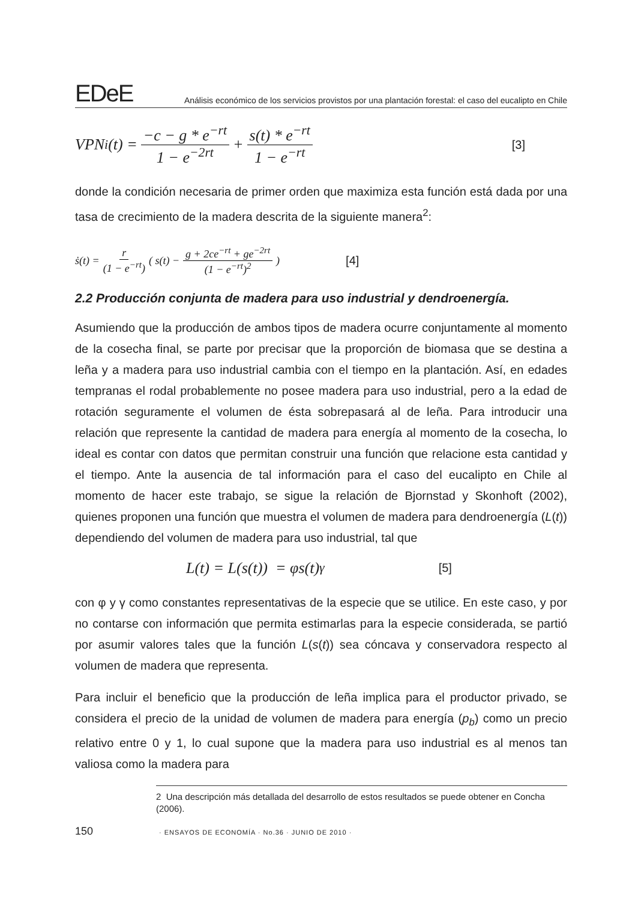EDeE
Análisis económico de los servicios provistos por una plantación forestal: el caso del eucalipto en Chile
VPN<sub>i</sub>(t) = −c − g * e<sup>−rt</sup> 1 − e<sup>−2rt</sup> + s(t) * e<sup>−rt</sup> 1 − e<sup>−rt</sup> [3]
donde la condición necesaria de primer orden que maximiza esta función está dada por una tasa de crecimiento de la madera descrita de la siguiente manera<sup>2</sup>:
ṡ(t) = r (1 − e<sup>−rt</sup>) ( s(t) − g + 2ce<sup>−rt</sup> + ge<sup>−2rt</sup> (1 − e<sup>−rt</sup>)<sup>2</sup> ) [4]
2.2 Producción conjunta de madera para uso industrial y dendroenergía.
Asumiendo que la producción de ambos tipos de madera ocurre conjuntamente al momento de la cosecha final, se parte por precisar que la proporción de biomasa que se destina a leña y a madera para uso industrial cambia con el tiempo en la plantación. Así, en edades tempranas el rodal probablemente no posee madera para uso industrial, pero a la edad de rotación seguramente el volumen de ésta sobrepasará al de leña. Para introducir una relación que represente la cantidad de madera para energía al momento de la cosecha, lo ideal es contar con datos que permitan construir una función que relacione esta cantidad y el tiempo. Ante la ausencia de tal información para el caso del eucalipto en Chile al momento de hacer este trabajo, se sigue la relación de Bjornstad y Skonhoft (2002), quienes proponen una función que muestra el volumen de madera para dendroenergía (L(t)) dependiendo del volumen de madera para uso industrial, tal que
L(t) = L(s(t)) = φs(t)<sup>γ</sup> [5]
con φ y γ como constantes representativas de la especie que se utilice. En este caso, y por no contarse con información que permita estimarlas para la especie considerada, se partió por asumir valores tales que la función L(s(t)) sea cóncava y conservadora respecto al volumen de madera que representa.
Para incluir el beneficio que la producción de leña implica para el productor privado, se considera el precio de la unidad de volumen de madera para energía (p<sub>b</sub>) como un precio relativo entre 0 y 1, lo cual supone que la madera para uso industrial es al menos tan valiosa como la madera para
2 Una descripción más detallada del desarrollo de estos resultados se puede obtener en Concha (2006).
150 · ENSAYOS DE ECONOMÍA · No.36 · JUNIO DE 2010 ·